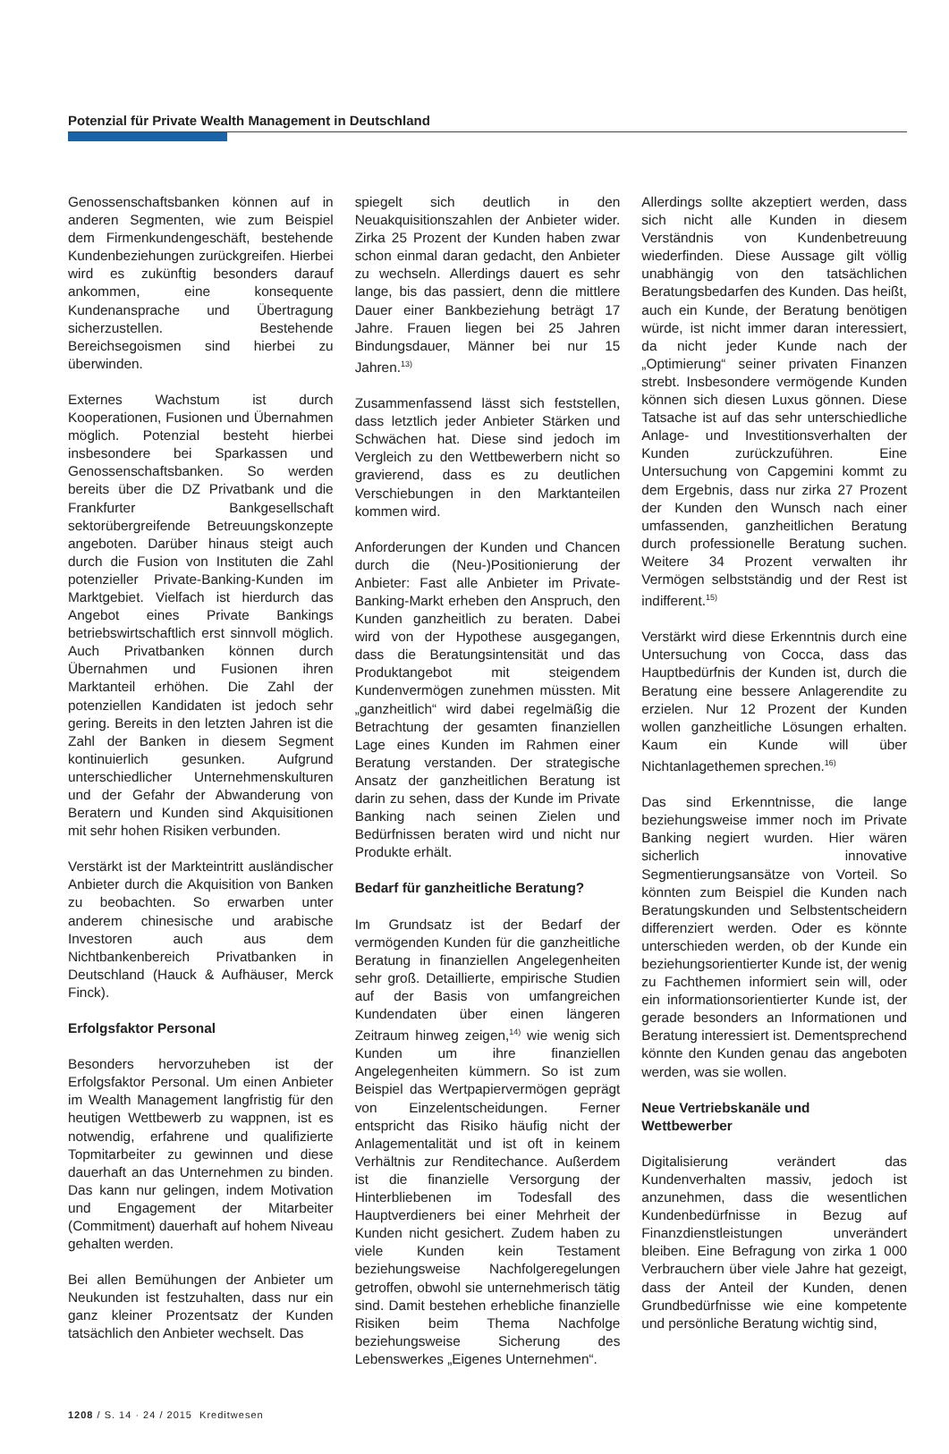Potenzial für Private Wealth Management in Deutschland
Genossenschaftsbanken können auf in anderen Segmenten, wie zum Beispiel dem Firmenkundengeschäft, bestehende Kundenbeziehungen zurückgreifen. Hierbei wird es zukünftig besonders darauf ankommen, eine konsequente Kundenansprache und Übertragung sicherzustellen. Bestehende Bereichsegoismen sind hierbei zu überwinden.
Externes Wachstum ist durch Kooperationen, Fusionen und Übernahmen möglich. Potenzial besteht hierbei insbesondere bei Sparkassen und Genossenschaftsbanken. So werden bereits über die DZ Privatbank und die Frankfurter Bankgesellschaft sektorübergreifende Betreuungskonzepte angeboten. Darüber hinaus steigt auch durch die Fusion von Instituten die Zahl potenzieller Private-Banking-Kunden im Marktgebiet. Vielfach ist hierdurch das Angebot eines Private Bankings betriebswirtschaftlich erst sinnvoll möglich. Auch Privatbanken können durch Übernahmen und Fusionen ihren Marktanteil erhöhen. Die Zahl der potenziellen Kandidaten ist jedoch sehr gering. Bereits in den letzten Jahren ist die Zahl der Banken in diesem Segment kontinuierlich gesunken. Aufgrund unterschiedlicher Unternehmenskulturen und der Gefahr der Abwanderung von Beratern und Kunden sind Akquisitionen mit sehr hohen Risiken verbunden.
Verstärkt ist der Markteintritt ausländischer Anbieter durch die Akquisition von Banken zu beobachten. So erwarben unter anderem chinesische und arabische Investoren auch aus dem Nichtbankenbereich Privatbanken in Deutschland (Hauck & Aufhäuser, Merck Finck).
Erfolgsfaktor Personal
Besonders hervorzuheben ist der Erfolgsfaktor Personal. Um einen Anbieter im Wealth Management langfristig für den heutigen Wettbewerb zu wappnen, ist es notwendig, erfahrene und qualifizierte Topmitarbeiter zu gewinnen und diese dauerhaft an das Unternehmen zu binden. Das kann nur gelingen, indem Motivation und Engagement der Mitarbeiter (Commitment) dauerhaft auf hohem Niveau gehalten werden.
Bei allen Bemühungen der Anbieter um Neukunden ist festzuhalten, dass nur ein ganz kleiner Prozentsatz der Kunden tatsächlich den Anbieter wechselt. Das
spiegelt sich deutlich in den Neuakquisitionszahlen der Anbieter wider. Zirka 25 Prozent der Kunden haben zwar schon einmal daran gedacht, den Anbieter zu wechseln. Allerdings dauert es sehr lange, bis das passiert, denn die mittlere Dauer einer Bankbeziehung beträgt 17 Jahre. Frauen liegen bei 25 Jahren Bindungsdauer, Männer bei nur 15 Jahren.<sup>13)</sup>
Zusammenfassend lässt sich feststellen, dass letztlich jeder Anbieter Stärken und Schwächen hat. Diese sind jedoch im Vergleich zu den Wettbewerbern nicht so gravierend, dass es zu deutlichen Verschiebungen in den Marktanteilen kommen wird.
Anforderungen der Kunden und Chancen durch die (Neu-)Positionierung der Anbieter: Fast alle Anbieter im Private-Banking-Markt erheben den Anspruch, den Kunden ganzheitlich zu beraten. Dabei wird von der Hypothese ausgegangen, dass die Beratungsintensität und das Produktangebot mit steigendem Kundenvermögen zunehmen müssten. Mit „ganzheitlich“ wird dabei regelmäßig die Betrachtung der gesamten finanziellen Lage eines Kunden im Rahmen einer Beratung verstanden. Der strategische Ansatz der ganzheitlichen Beratung ist darin zu sehen, dass der Kunde im Private Banking nach seinen Zielen und Bedürfnissen beraten wird und nicht nur Produkte erhält.
Bedarf für ganzheitliche Beratung?
Im Grundsatz ist der Bedarf der vermögenden Kunden für die ganzheitliche Beratung in finanziellen Angelegenheiten sehr groß. Detaillierte, empirische Studien auf der Basis von umfangreichen Kundendaten über einen längeren Zeitraum hinweg zeigen,<sup>14)</sup> wie wenig sich Kunden um ihre finanziellen Angelegenheiten kümmern. So ist zum Beispiel das Wertpapiervermögen geprägt von Einzelentscheidungen. Ferner entspricht das Risiko häufig nicht der Anlagementalität und ist oft in keinem Verhältnis zur Renditechance. Außerdem ist die finanzielle Versorgung der Hinterbliebenen im Todesfall des Hauptverdieners bei einer Mehrheit der Kunden nicht gesichert. Zudem haben zu viele Kunden kein Testament beziehungsweise Nachfolgeregelungen getroffen, obwohl sie unternehmerisch tätig sind. Damit bestehen erhebliche finanzielle Risiken beim Thema Nachfolge beziehungsweise Sicherung des Lebenswerkes „Eigenes Unternehmen“.
Allerdings sollte akzeptiert werden, dass sich nicht alle Kunden in diesem Verständnis von Kundenbetreuung wiederfinden. Diese Aussage gilt völlig unabhängig von den tatsächlichen Beratungsbedarfen des Kunden. Das heißt, auch ein Kunde, der Beratung benötigen würde, ist nicht immer daran interessiert, da nicht jeder Kunde nach der „Optimierung“ seiner privaten Finanzen strebt. Insbesondere vermögende Kunden können sich diesen Luxus gönnen. Diese Tatsache ist auf das sehr unterschiedliche Anlage- und Investitionsverhalten der Kunden zurückzuführen. Eine Untersuchung von Capgemini kommt zu dem Ergebnis, dass nur zirka 27 Prozent der Kunden den Wunsch nach einer umfassenden, ganzheitlichen Beratung durch professionelle Beratung suchen. Weitere 34 Prozent verwalten ihr Vermögen selbstständig und der Rest ist indifferent.<sup>15)</sup>
Verstärkt wird diese Erkenntnis durch eine Untersuchung von Cocca, dass das Hauptbedürfnis der Kunden ist, durch die Beratung eine bessere Anlagerendite zu erzielen. Nur 12 Prozent der Kunden wollen ganzheitliche Lösungen erhalten. Kaum ein Kunde will über Nichtanlagethemen sprechen.<sup>16)</sup>
Das sind Erkenntnisse, die lange beziehungsweise immer noch im Private Banking negiert wurden. Hier wären sicherlich innovative Segmentierungsansätze von Vorteil. So könnten zum Beispiel die Kunden nach Beratungskunden und Selbstentscheidern differenziert werden. Oder es könnte unterschieden werden, ob der Kunde ein beziehungsorientierter Kunde ist, der wenig zu Fachthemen informiert sein will, oder ein informationsorientierter Kunde ist, der gerade besonders an Informationen und Beratung interessiert ist. Dementsprechend könnte den Kunden genau das angeboten werden, was sie wollen.
Neue Vertriebskanäle und
Wettbewerber
Digitalisierung verändert das Kundenverhalten massiv, jedoch ist anzunehmen, dass die wesentlichen Kundenbedürfnisse in Bezug auf Finanzdienstleistungen unverändert bleiben. Eine Befragung von zirka 1 000 Verbrauchern über viele Jahre hat gezeigt, dass der Anteil der Kunden, denen Grundbedürfnisse wie eine kompetente und persönliche Beratung wichtig sind,
1208 / S. 14 · 24 / 2015 Kreditwesen